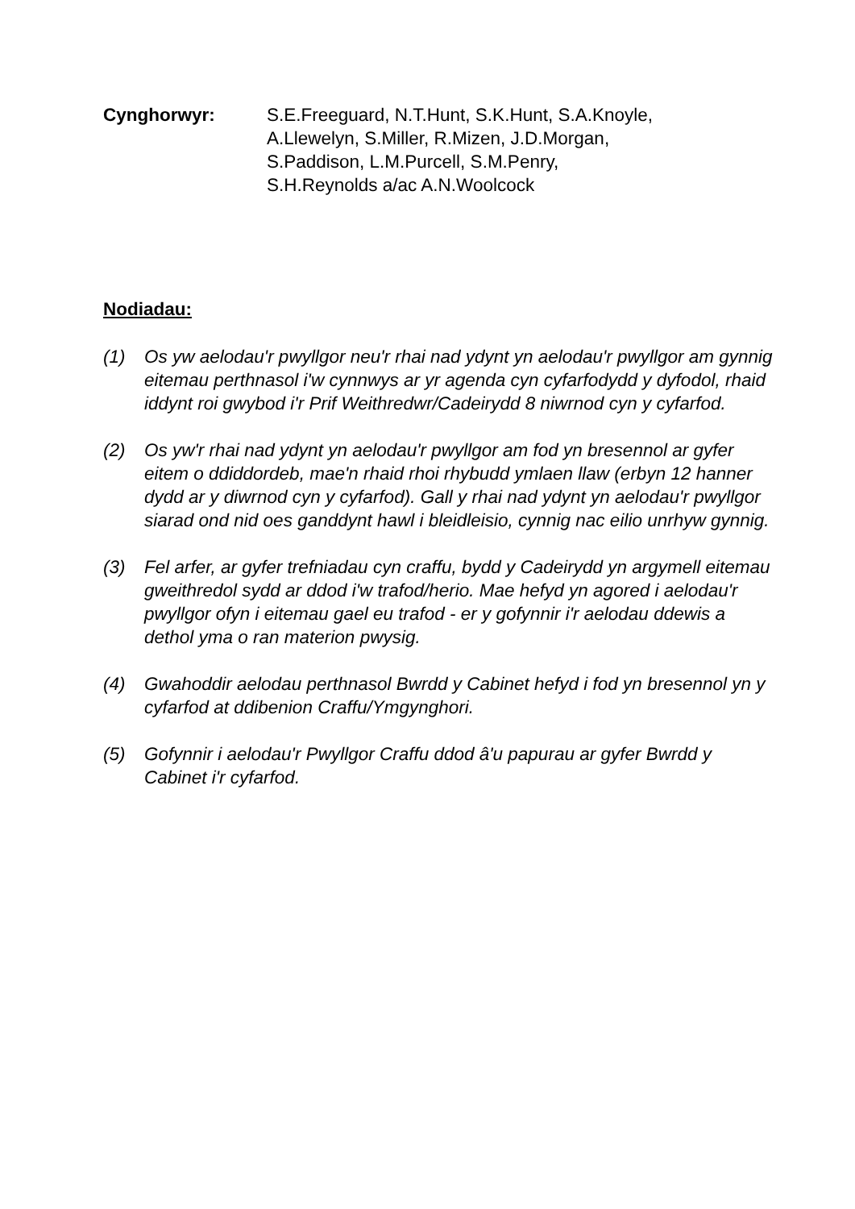Cynghorwyr: S.E.Freeguard, N.T.Hunt, S.K.Hunt, S.A.Knoyle,
A.Llewelyn, S.Miller, R.Mizen, J.D.Morgan,
S.Paddison, L.M.Purcell, S.M.Penry,
S.H.Reynolds a/ac A.N.Woolcock
Nodiadau:
(1) Os yw aelodau'r pwyllgor neu'r rhai nad ydynt yn aelodau'r pwyllgor am gynnig eitemau perthnasol i'w cynnwys ar yr agenda cyn cyfarfodydd y dyfodol, rhaid iddynt roi gwybod i'r Prif Weithredwr/Cadeirydd 8 niwrnod cyn y cyfarfod.
(2) Os yw'r rhai nad ydynt yn aelodau'r pwyllgor am fod yn bresennol ar gyfer eitem o ddiddordeb, mae'n rhaid rhoi rhybudd ymlaen llaw (erbyn 12 hanner dydd ar y diwrnod cyn y cyfarfod). Gall y rhai nad ydynt yn aelodau'r pwyllgor siarad ond nid oes ganddynt hawl i bleidleisio, cynnig nac eilio unrhyw gynnig.
(3) Fel arfer, ar gyfer trefniadau cyn craffu, bydd y Cadeirydd yn argymell eitemau gweithredol sydd ar ddod i'w trafod/herio. Mae hefyd yn agored i aelodau'r pwyllgor ofyn i eitemau gael eu trafod - er y gofynnir i'r aelodau ddewis a dethol yma o ran materion pwysig.
(4) Gwahoddir aelodau perthnasol Bwrdd y Cabinet hefyd i fod yn bresennol yn y cyfarfod at ddibenion Craffu/Ymgynghori.
(5) Gofynnir i aelodau'r Pwyllgor Craffu ddod â'u papurau ar gyfer Bwrdd y Cabinet i'r cyfarfod.